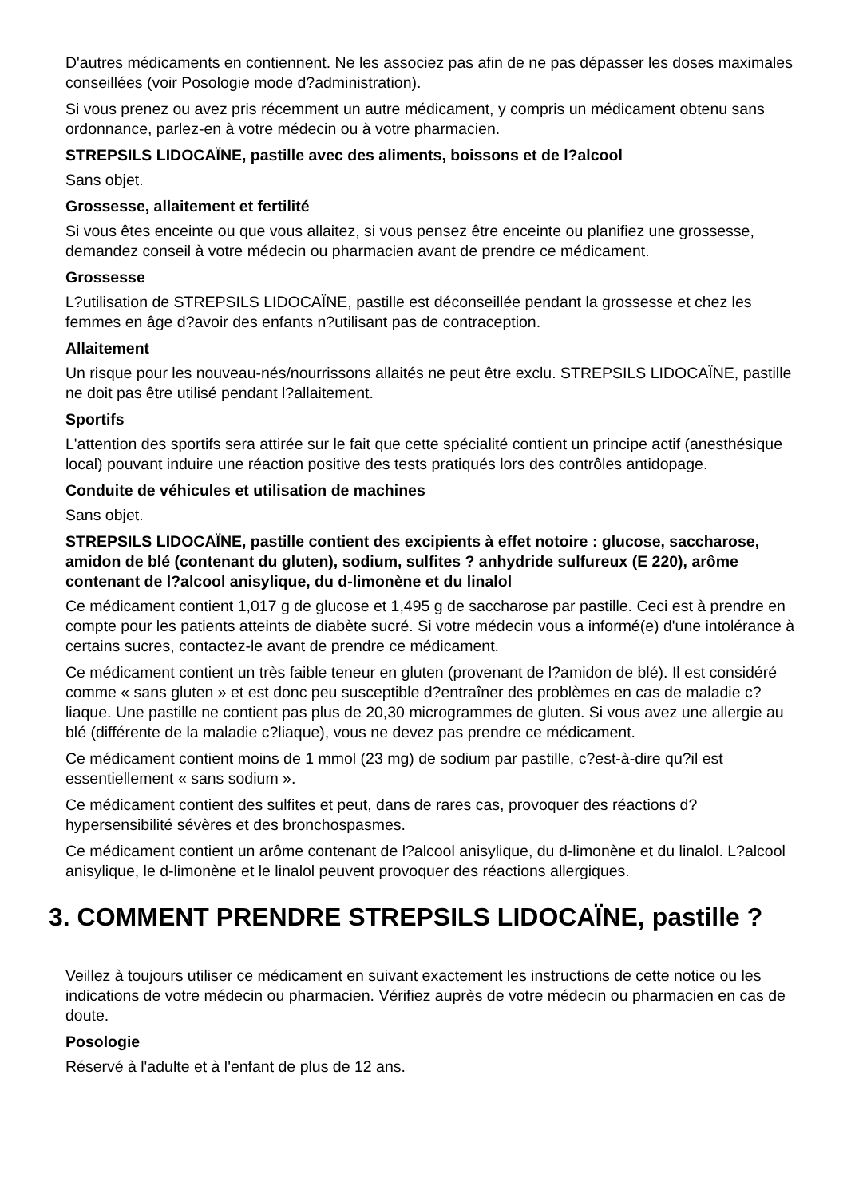D'autres médicaments en contiennent. Ne les associez pas afin de ne pas dépasser les doses maximales conseillées (voir Posologie mode d?administration).
Si vous prenez ou avez pris récemment un autre médicament, y compris un médicament obtenu sans ordonnance, parlez-en à votre médecin ou à votre pharmacien.
STREPSILS LIDOCAÏNE, pastille avec des aliments, boissons et de l?alcool
Sans objet.
Grossesse, allaitement et fertilité
Si vous êtes enceinte ou que vous allaitez, si vous pensez être enceinte ou planifiez une grossesse, demandez conseil à votre médecin ou pharmacien avant de prendre ce médicament.
Grossesse
L?utilisation de STREPSILS LIDOCAÏNE, pastille est déconseillée pendant la grossesse et chez les femmes en âge d?avoir des enfants n?utilisant pas de contraception.
Allaitement
Un risque pour les nouveau-nés/nourrissons allaités ne peut être exclu. STREPSILS LIDOCAÏNE, pastille ne doit pas être utilisé pendant l?allaitement.
Sportifs
L'attention des sportifs sera attirée sur le fait que cette spécialité contient un principe actif (anesthésique local) pouvant induire une réaction positive des tests pratiqués lors des contrôles antidopage.
Conduite de véhicules et utilisation de machines
Sans objet.
STREPSILS LIDOCAÏNE, pastille contient des excipients à effet notoire : glucose, saccharose, amidon de blé (contenant du gluten), sodium, sulfites ? anhydride sulfureux (E 220), arôme contenant de l?alcool anisylique, du d-limonène et du linalol
Ce médicament contient 1,017 g de glucose et 1,495 g de saccharose par pastille. Ceci est à prendre en compte pour les patients atteints de diabète sucré. Si votre médecin vous a informé(e) d'une intolérance à certains sucres, contactez-le avant de prendre ce médicament.
Ce médicament contient un très faible teneur en gluten (provenant de l?amidon de blé). Il est considéré comme « sans gluten » et est donc peu susceptible d?entraîner des problèmes en cas de maladie c?liaque. Une pastille ne contient pas plus de 20,30 microgrammes de gluten. Si vous avez une allergie au blé (différente de la maladie c?liaque), vous ne devez pas prendre ce médicament.
Ce médicament contient moins de 1 mmol (23 mg) de sodium par pastille, c?est-à-dire qu?il est essentiellement « sans sodium ».
Ce médicament contient des sulfites et peut, dans de rares cas, provoquer des réactions d?hypersensibilité sévères et des bronchospasmes.
Ce médicament contient un arôme contenant de l?alcool anisylique, du d-limonène et du linalol. L?alcool anisylique, le d-limonène et le linalol peuvent provoquer des réactions allergiques.
3. COMMENT PRENDRE STREPSILS LIDOCAÏNE, pastille ?
Veillez à toujours utiliser ce médicament en suivant exactement les instructions de cette notice ou les indications de votre médecin ou pharmacien. Vérifiez auprès de votre médecin ou pharmacien en cas de doute.
Posologie
Réservé à l'adulte et à l'enfant de plus de 12 ans.